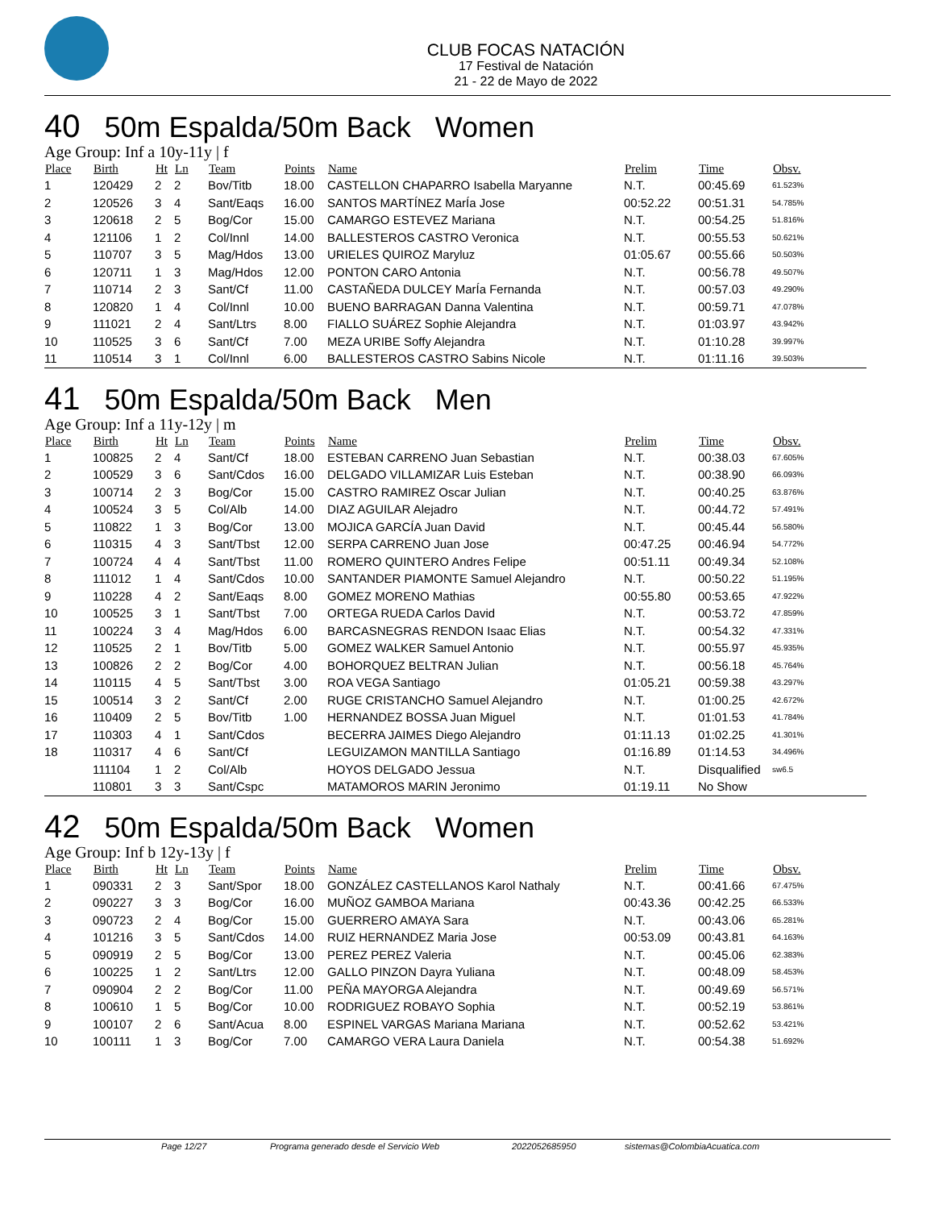CLUB FOCAS NATACIÓN
17 Festival de Natación
21 - 22 de Mayo de 2022
40 50m Espalda/50m Back Women
Age Group: Inf a 10y-11y | f
| Place | Birth | Ht | Ln | Team | Points | Name | Prelim | Time | Obsv. |
| --- | --- | --- | --- | --- | --- | --- | --- | --- | --- |
| 1 | 120429 | 2 | 2 | Bov/Titb | 18.00 | CASTELLON CHAPARRO Isabella Maryanne | N.T. | 00:45.69 | 61.523% |
| 2 | 120526 | 3 | 4 | Sant/Eaqs | 16.00 | SANTOS MARTÍNEZ MarÍa Jose | 00:52.22 | 00:51.31 | 54.785% |
| 3 | 120618 | 2 | 5 | Bog/Cor | 15.00 | CAMARGO ESTEVEZ Mariana | N.T. | 00:54.25 | 51.816% |
| 4 | 121106 | 1 | 2 | Col/Innl | 14.00 | BALLESTEROS CASTRO Veronica | N.T. | 00:55.53 | 50.621% |
| 5 | 110707 | 3 | 5 | Mag/Hdos | 13.00 | URIELES QUIROZ Maryluz | 01:05.67 | 00:55.66 | 50.503% |
| 6 | 120711 | 1 | 3 | Mag/Hdos | 12.00 | PONTON CARO Antonia | N.T. | 00:56.78 | 49.507% |
| 7 | 110714 | 2 | 3 | Sant/Cf | 11.00 | CASTAÑEDA DULCEY MarÍa Fernanda | N.T. | 00:57.03 | 49.290% |
| 8 | 120820 | 1 | 4 | Col/Innl | 10.00 | BUENO BARRAGAN Danna Valentina | N.T. | 00:59.71 | 47.078% |
| 9 | 111021 | 2 | 4 | Sant/Ltrs | 8.00 | FIALLO SUÁREZ Sophie Alejandra | N.T. | 01:03.97 | 43.942% |
| 10 | 110525 | 3 | 6 | Sant/Cf | 7.00 | MEZA URIBE Soffy Alejandra | N.T. | 01:10.28 | 39.997% |
| 11 | 110514 | 3 | 1 | Col/Innl | 6.00 | BALLESTEROS CASTRO Sabins Nicole | N.T. | 01:11.16 | 39.503% |
41 50m Espalda/50m Back Men
Age Group: Inf a 11y-12y | m
| Place | Birth | Ht | Ln | Team | Points | Name | Prelim | Time | Obsv. |
| --- | --- | --- | --- | --- | --- | --- | --- | --- | --- |
| 1 | 100825 | 2 | 4 | Sant/Cf | 18.00 | ESTEBAN CARRENO Juan Sebastian | N.T. | 00:38.03 | 67.605% |
| 2 | 100529 | 3 | 6 | Sant/Cdos | 16.00 | DELGADO VILLAMIZAR Luis Esteban | N.T. | 00:38.90 | 66.093% |
| 3 | 100714 | 2 | 3 | Bog/Cor | 15.00 | CASTRO RAMIREZ Oscar Julian | N.T. | 00:40.25 | 63.876% |
| 4 | 100524 | 3 | 5 | Col/Alb | 14.00 | DIAZ AGUILAR Alejadro | N.T. | 00:44.72 | 57.491% |
| 5 | 110822 | 1 | 3 | Bog/Cor | 13.00 | MOJICA GARCÍA Juan David | N.T. | 00:45.44 | 56.580% |
| 6 | 110315 | 4 | 3 | Sant/Tbst | 12.00 | SERPA CARRENO Juan Jose | 00:47.25 | 00:46.94 | 54.772% |
| 7 | 100724 | 4 | 4 | Sant/Tbst | 11.00 | ROMERO QUINTERO Andres Felipe | 00:51.11 | 00:49.34 | 52.108% |
| 8 | 111012 | 1 | 4 | Sant/Cdos | 10.00 | SANTANDER PIAMONTE Samuel Alejandro | N.T. | 00:50.22 | 51.195% |
| 9 | 110228 | 4 | 2 | Sant/Eaqs | 8.00 | GOMEZ MORENO Mathias | 00:55.80 | 00:53.65 | 47.922% |
| 10 | 100525 | 3 | 1 | Sant/Tbst | 7.00 | ORTEGA RUEDA Carlos David | N.T. | 00:53.72 | 47.859% |
| 11 | 100224 | 3 | 4 | Mag/Hdos | 6.00 | BARCASNEGRAS RENDON Isaac Elias | N.T. | 00:54.32 | 47.331% |
| 12 | 110525 | 2 | 1 | Bov/Titb | 5.00 | GOMEZ WALKER Samuel Antonio | N.T. | 00:55.97 | 45.935% |
| 13 | 100826 | 2 | 2 | Bog/Cor | 4.00 | BOHORQUEZ BELTRAN Julian | N.T. | 00:56.18 | 45.764% |
| 14 | 110115 | 4 | 5 | Sant/Tbst | 3.00 | ROA VEGA Santiago | 01:05.21 | 00:59.38 | 43.297% |
| 15 | 100514 | 3 | 2 | Sant/Cf | 2.00 | RUGE CRISTANCHO Samuel Alejandro | N.T. | 01:00.25 | 42.672% |
| 16 | 110409 | 2 | 5 | Bov/Titb | 1.00 | HERNANDEZ BOSSA Juan Miguel | N.T. | 01:01.53 | 41.784% |
| 17 | 110303 | 4 | 1 | Sant/Cdos | | BECERRA JAIMES Diego Alejandro | 01:11.13 | 01:02.25 | 41.301% |
| 18 | 110317 | 4 | 6 | Sant/Cf | | LEGUIZAMON MANTILLA Santiago | 01:16.89 | 01:14.53 | 34.496% |
| | 111104 | 1 | 2 | Col/Alb | | HOYOS DELGADO Jessua | N.T. | Disqualified | sw6.5 |
| | 110801 | 3 | 3 | Sant/Cspc | | MATAMOROS MARIN Jeronimo | 01:19.11 | No Show | |
42 50m Espalda/50m Back Women
Age Group: Inf b 12y-13y | f
| Place | Birth | Ht | Ln | Team | Points | Name | Prelim | Time | Obsv. |
| --- | --- | --- | --- | --- | --- | --- | --- | --- | --- |
| 1 | 090331 | 2 | 3 | Sant/Spor | 18.00 | GONZÁLEZ CASTELLANOS Karol Nathaly | N.T. | 00:41.66 | 67.475% |
| 2 | 090227 | 3 | 3 | Bog/Cor | 16.00 | MUÑOZ GAMBOA Mariana | 00:43.36 | 00:42.25 | 66.533% |
| 3 | 090723 | 2 | 4 | Bog/Cor | 15.00 | GUERRERO AMAYA Sara | N.T. | 00:43.06 | 65.281% |
| 4 | 101216 | 3 | 5 | Sant/Cdos | 14.00 | RUIZ HERNANDEZ Maria Jose | 00:53.09 | 00:43.81 | 64.163% |
| 5 | 090919 | 2 | 5 | Bog/Cor | 13.00 | PEREZ PEREZ Valeria | N.T. | 00:45.06 | 62.383% |
| 6 | 100225 | 1 | 2 | Sant/Ltrs | 12.00 | GALLO PINZON Dayra Yuliana | N.T. | 00:48.09 | 58.453% |
| 7 | 090904 | 2 | 2 | Bog/Cor | 11.00 | PEÑA MAYORGA Alejandra | N.T. | 00:49.69 | 56.571% |
| 8 | 100610 | 1 | 5 | Bog/Cor | 10.00 | RODRIGUEZ ROBAYO Sophia | N.T. | 00:52.19 | 53.861% |
| 9 | 100107 | 2 | 6 | Sant/Acua | 8.00 | ESPINEL VARGAS Mariana Mariana | N.T. | 00:52.62 | 53.421% |
| 10 | 100111 | 1 | 3 | Bog/Cor | 7.00 | CAMARGO VERA Laura Daniela | N.T. | 00:54.38 | 51.692% |
Page 12/27 Programa generado desde el Servicio Web 2022052685950 sistemas@ColombiaAcuatica.com